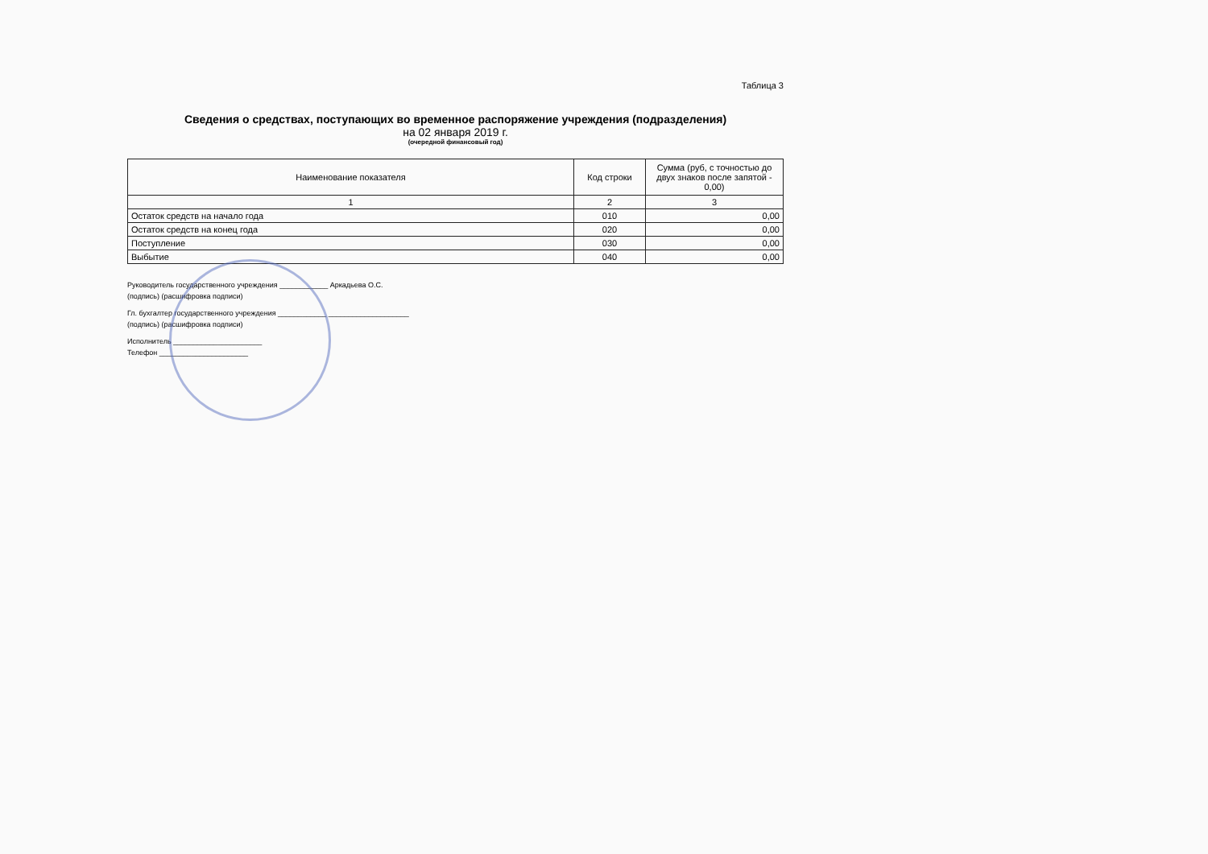Таблица 3
Сведения о средствах, поступающих во временное распоряжение учреждения (подразделения)
на 02 января 2019 г.
(очередной финансовый год)
| Наименование показателя | Код строки | Сумма (руб, с точностью до двух знаков после запятой - 0,00) |
| --- | --- | --- |
| 1 | 2 | 3 |
| Остаток средств на начало года | 010 | 0,00 |
| Остаток средств на конец года | 020 | 0,00 |
| Поступление | 030 | 0,00 |
| Выбытие | 040 | 0,00 |
Руководитель государственного учреждения ____________ Аркадьева О.С.
(подпись) (расшифровка подписи)
Гл. бухгалтер государственного учреждения ____________ ____________________
(подпись) (расшифровка подписи)
Исполнитель ______________________
Телефон ______________________